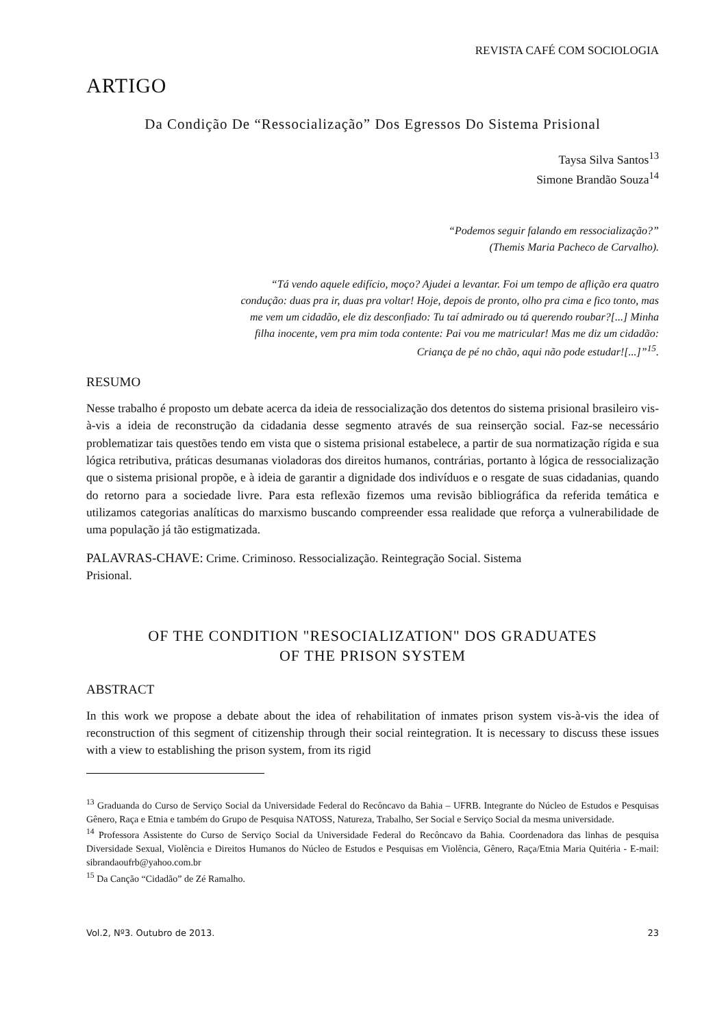REVISTA CAFÉ COM SOCIOLOGIA
ARTIGO
Da Condição De “Ressocialização” Dos Egressos Do Sistema Prisional
Taysa Silva Santos<sup>13</sup>
Simone Brandão Souza<sup>14</sup>
“Podemos seguir falando em ressocialização?”
(Themis Maria Pacheco de Carvalho).
“Tá vendo aquele edifício, moço? Ajudei a levantar. Foi um tempo de aflição era quatro condução: duas pra ir, duas pra voltar! Hoje, depois de pronto, olho pra cima e fico tonto, mas me vem um cidadão, ele diz desconfiado: Tu taí admirado ou tá querendo roubar?[...] Minha filha inocente, vem pra mim toda contente: Pai vou me matricular! Mas me diz um cidadão: Criança de pé no chão, aqui não pode estudar![...]”<sup>15</sup>.
RESUMO
Nesse trabalho é proposto um debate acerca da ideia de ressocialização dos detentos do sistema prisional brasileiro vis-à-vis a ideia de reconstrução da cidadania desse segmento através de sua reinserção social. Faz-se necessário problematizar tais questões tendo em vista que o sistema prisional estabelece, a partir de sua normatização rígida e sua lógica retributiva, práticas desumanas violadoras dos direitos humanos, contrárias, portanto à lógica de ressocialização que o sistema prisional propõe, e à ideia de garantir a dignidade dos indivíduos e o resgate de suas cidadanias, quando do retorno para a sociedade livre. Para esta reflexão fizemos uma revisão bibliográfica da referida temática e utilizamos categorias analíticas do marxismo buscando compreender essa realidade que reforça a vulnerabilidade de uma população já tão estigmatizada.
PALAVRAS-CHAVE: Crime. Criminoso. Ressocialização. Reintegração Social. Sistema
Prisional.
OF THE CONDITION "RESOCIALIZATION" DOS GRADUATES
OF THE PRISON SYSTEM
ABSTRACT
In this work we propose a debate about the idea of rehabilitation of inmates prison system vis-à-vis the idea of reconstruction of this segment of citizenship through their social reintegration. It is necessary to discuss these issues with a view to establishing the prison system, from its rigid
<sup>13</sup> Graduanda do Curso de Serviço Social da Universidade Federal do Recôncavo da Bahia – UFRB. Integrante do Núcleo de Estudos e Pesquisas Gênero, Raça e Etnia e também do Grupo de Pesquisa NATOSS, Natureza, Trabalho, Ser Social e Serviço Social da mesma universidade.
<sup>14</sup> Professora Assistente do Curso de Serviço Social da Universidade Federal do Recôncavo da Bahia. Coordenadora das linhas de pesquisa Diversidade Sexual, Violência e Direitos Humanos do Núcleo de Estudos e Pesquisas em Violência, Gênero, Raça/Etnia Maria Quitéria - E-mail: sibrandaoufrb@yahoo.com.br
<sup>15</sup> Da Canção “Cidadão” de Zé Ramalho.
Vol.2, Nº3. Outubro de 2013. 23